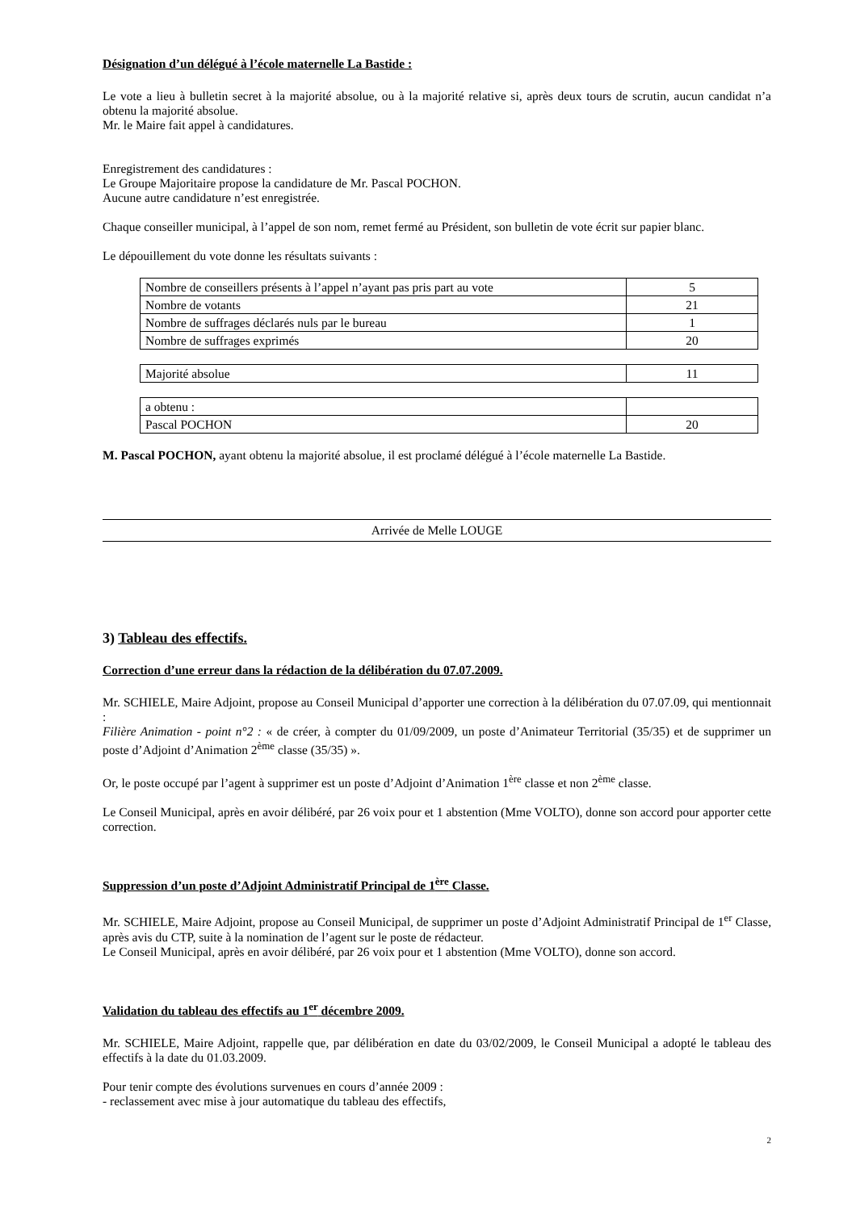Désignation d’un délégué à l’école maternelle La Bastide :
Le vote a lieu à bulletin secret à la majorité absolue, ou à la majorité relative si, après deux tours de scrutin, aucun candidat n’a obtenu la majorité absolue.
Mr. le Maire fait appel à candidatures.
Enregistrement des candidatures :
Le Groupe Majoritaire propose la candidature de Mr. Pascal POCHON.
Aucune autre candidature n’est enregistrée.
Chaque conseiller municipal, à l’appel de son nom, remet fermé au Président, son bulletin de vote écrit sur papier blanc.
Le dépouillement du vote donne les résultats suivants :
| Nombre de conseillers présents à l’appel n’ayant pas pris part au vote | 5 |
| Nombre de votants | 21 |
| Nombre de suffrages déclarés nuls par le bureau | 1 |
| Nombre de suffrages exprimés | 20 |
| Majorité absolue | 11 |
| a obtenu : | |
| Pascal POCHON | 20 |
M. Pascal POCHON, ayant obtenu la majorité absolue, il est proclamé délégué à l’école maternelle La Bastide.
Arrivée de Melle LOUGE
3) Tableau des effectifs.
Correction d’une erreur dans la rédaction de la délibération du 07.07.2009.
Mr. SCHIELE, Maire Adjoint, propose au Conseil Municipal d’apporter une correction à la délibération du 07.07.09, qui mentionnait :
Filière Animation - point n°2 : « de créer, à compter du 01/09/2009, un poste d’Animateur Territorial (35/35) et de supprimer un poste d’Adjoint d’Animation 2<sup>ème</sup> classe (35/35) ».
Or, le poste occupé par l’agent à supprimer est un poste d’Adjoint d’Animation 1<sup>ère</sup> classe et non 2<sup>ème</sup> classe.
Le Conseil Municipal, après en avoir délibéré, par 26 voix pour et 1 abstention (Mme VOLTO), donne son accord pour apporter cette correction.
Suppression d’un poste d’Adjoint Administratif Principal de 1<sup>ère</sup> Classe.
Mr. SCHIELE, Maire Adjoint, propose au Conseil Municipal, de supprimer un poste d’Adjoint Administratif Principal de 1<sup>er</sup> Classe, après avis du CTP, suite à la nomination de l’agent sur le poste de rédacteur.
Le Conseil Municipal, après en avoir délibéré, par 26 voix pour et 1 abstention (Mme VOLTO), donne son accord.
Validation du tableau des effectifs au 1<sup>er</sup> décembre 2009.
Mr. SCHIELE, Maire Adjoint, rappelle que, par délibération en date du 03/02/2009, le Conseil Municipal a adopté le tableau des effectifs à la date du 01.03.2009.
Pour tenir compte des évolutions survenues en cours d’année 2009 :
- reclassement avec mise à jour automatique du tableau des effectifs,
2